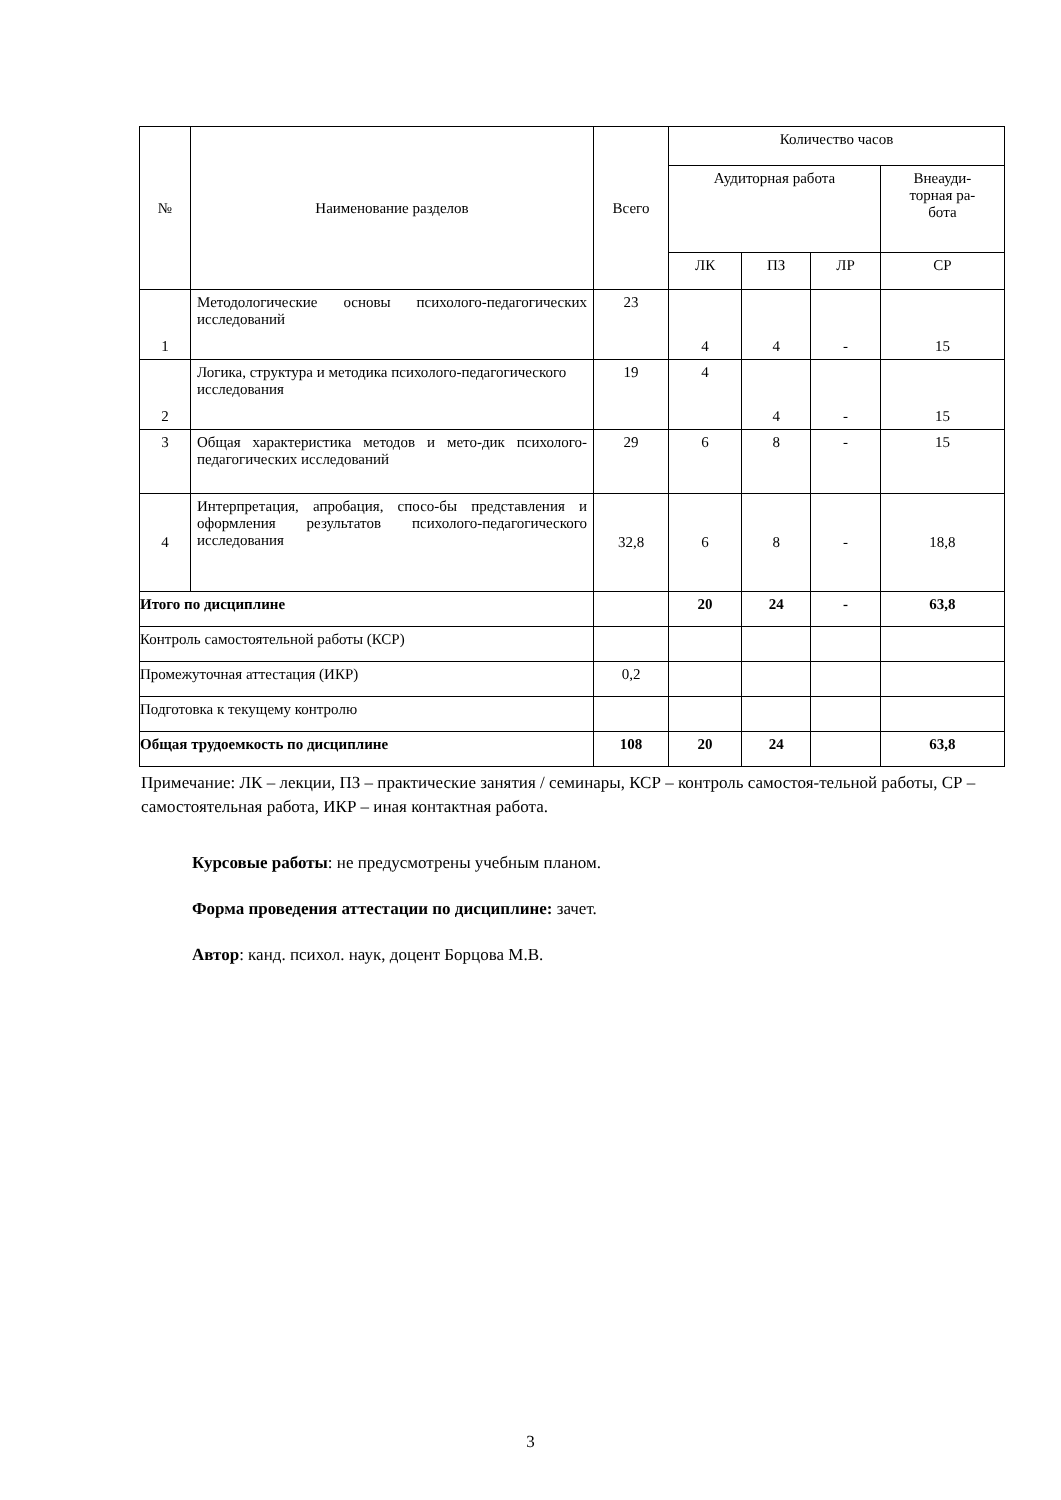| № | Наименование разделов | Всего | Количество часов | | | |
| --- | --- | --- | --- | --- | --- | --- |
| | | | Аудиторная работа | | | Внеауди- торная ра- бота |
| | | | ЛК | ПЗ | ЛР | СР |
| 1 | Методологические основы психолого-педагогических исследований | 23 | 4 | 4 | - | 15 |
| 2 | Логика, структура и методика психолого-педагогического исследования | 19 | 4 | 4 | - | 15 |
| 3 | Общая характеристика методов и мето-дик психолого-педагогических исследований | 29 | 6 | 8 | - | 15 |
| 4 | Интерпретация, апробация, спосо-бы представления и оформления результатов психолого-педагогического исследования | 32,8 | 6 | 8 | - | 18,8 |
| Итого по дисциплине | | | 20 | 24 | - | 63,8 |
| Контроль самостоятельной работы (КСР) | | | | | | |
| Промежуточная аттестация (ИКР) | | 0,2 | | | | |
| Подготовка к текущему контролю | | | | | | |
| Общая трудоемкость по дисциплине | | 108 | 20 | 24 | | 63,8 |
Примечание: ЛК – лекции, ПЗ – практические занятия / семинары, КСР – контроль самостоя-тельной работы, СР – самостоятельная работа, ИКР – иная контактная работа.
Курсовые работы: не предусмотрены учебным планом.
Форма проведения аттестации по дисциплине: зачет.
Автор: канд. психол. наук, доцент Борцова М.В.
3